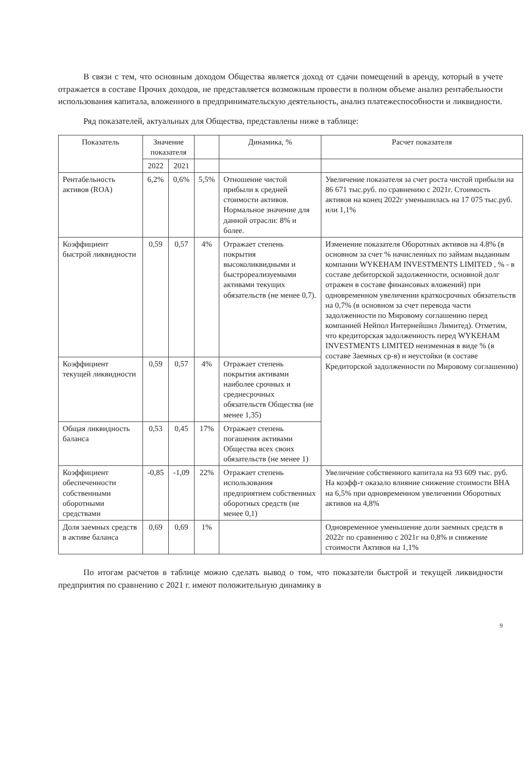В связи с тем, что основным доходом Общества является доход от сдачи помещений в аренду, который в учете отражается в составе Прочих доходов, не представляется возможным провести в полном объеме анализ рентабельности использования капитала, вложенного в предпринимательскую деятельность, анализ платежеспособности и ликвидности.
Ряд показателей, актуальных для Общества, представлены ниже в таблице:
| Показатель | Значение показателя | | | Динамика, % | Расчет показателя |
| --- | --- | --- | --- | --- | --- |
| | 2022 | 2021 | | | |
| Рентабельность активов (ROA) | 6,2% | 0,6% | 5,5% | Отношение чистой прибыли к средней стоимости активов. Нормальное значение для данной отрасли: 8% и более. | Увеличение показателя за счет роста чистой прибыли на 86 671 тыс.руб. по сравнению с 2021г. Стоимость активов на конец 2022г уменьшилась на 17 075 тыс.руб. или 1,1% |
| Коэффициент быстрой ликвидности | 0,59 | 0,57 | 4% | Отражает степень покрытия высоколиквидными и быстрореализуемыми активами текущих обязательств (не менее 0,7). | Изменение показателя Оборотных активов на 4.8% (в основном за счет % начисленных по займам выданным компании WYKEHAM INVESTMENTS LIMITED , % - в составе дебиторской задолженности, основной долг отражен в составе финансовых вложений) при одновременном увеличении краткосрочных обязательств на 0,7% (в основном за счет перевода части задолженности по Мировому соглашению перед компанией Нейпол Интернейшнл Лимитед). Отметим, что кредиторская задолженность перед WYKEHAM INVESTMENTS LIMITED неизменная в виде % (в составе Заемных ср-в) и неустойки (в составе Кредиторской задолженности по Мировому соглашению) |
| Коэффициент текущей ликвидности | 0,59 | 0,57 | 4% | Отражает степень покрытия активами наиболее срочных и среднесрочных обязательств Общества (не менее 1,35) | |
| Общая ликвидность баланса | 0,53 | 0,45 | 17% | Отражает степень погашения активами Общества всех своих обязательств (не менее 1) | |
| Коэффициент обеспеченности собственными оборотными средствами | -0,85 | -1,09 | 22% | Отражает степень использования предприятием собственных оборотных средств (не менее 0,1) | Увеличение собственного капитала на 93 609 тыс. руб. На коэфф-т оказало влияние снижение стоимости ВНА на 6,5% при одновременном увеличении Оборотных активов на 4,8% |
| Доля заемных средств в активе баланса | 0,69 | 0,69 | 1% | | Одновременное уменьшение доли заемных средств в 2022г по сравнению с 2021г на 0,8% и снижение стоимости Активов на 1,1% |
По итогам расчетов в таблице можно сделать вывод о том, что показатели быстрой и текущей ликвидности предприятия по сравнению с 2021 г. имеют положительную динамику в
9